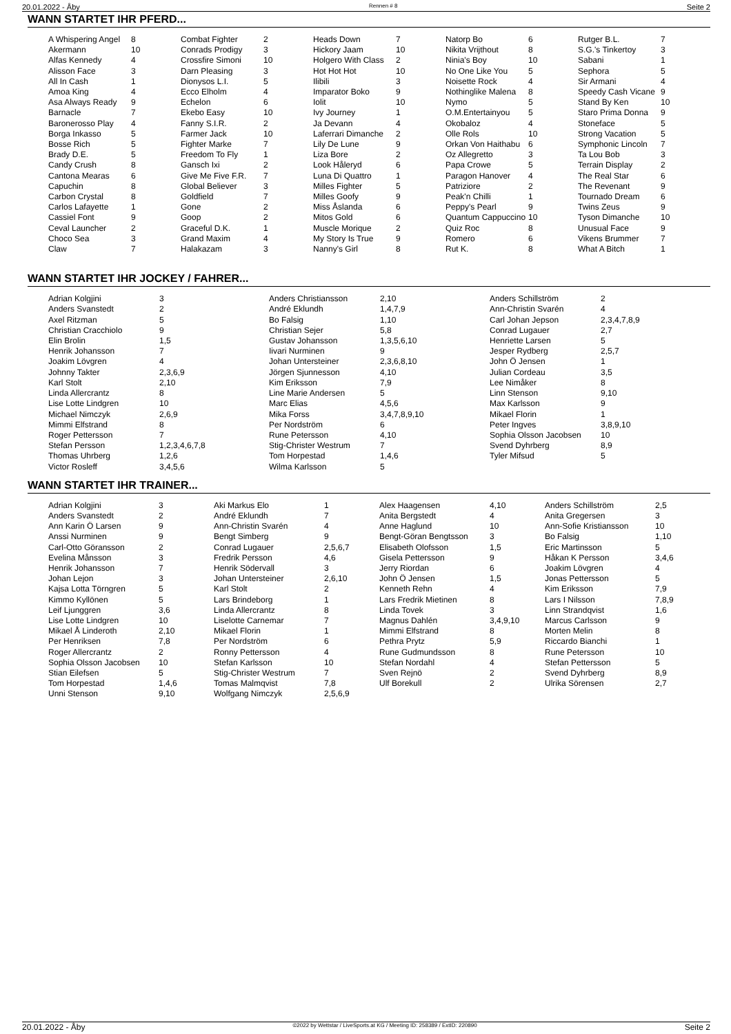20.01.2022 - Åby Rennen # 8 Seite 2
WANN STARTET IHR PFERD...
| A Whispering Angel | 8 | Combat Fighter | 2 | Heads Down | 7 | Natorp Bo | 6 | Rutger B.L. | 7 |
| Akermann | 10 | Conrads Prodigy | 3 | Hickory Jaam | 10 | Nikita Vrijthout | 8 | S.G.'s Tinkertoy | 3 |
| Alfas Kennedy | 4 | Crossfire Simoni | 10 | Holgero With Class | 2 | Ninia's Boy | 10 | Sabani | 1 |
| Alisson Face | 3 | Darn Pleasing | 3 | Hot Hot Hot | 10 | No One Like You | 5 | Sephora | 5 |
| All In Cash | 1 | Dionysos L.I. | 5 | Ilibili | 3 | Noisette Rock | 4 | Sir Armani | 4 |
| Amoa King | 4 | Ecco Elholm | 4 | Imparator Boko | 9 | Nothinglike Malena | 8 | Speedy Cash Vicane | 9 |
| Asa Always Ready | 9 | Echelon | 6 | Iolit | 10 | Nymo | 5 | Stand By Ken | 10 |
| Barnacle | 7 | Ekebo Easy | 10 | Ivy Journey | 1 | O.M.Entertainyou | 5 | Staro Prima Donna | 9 |
| Baronerosso Play | 4 | Fanny S.I.R. | 2 | Ja Devann | 4 | Okobaloz | 4 | Stoneface | 5 |
| Borga Inkasso | 5 | Farmer Jack | 10 | Laferrari Dimanche | 2 | Olle Rols | 10 | Strong Vacation | 5 |
| Bosse Rich | 5 | Fighter Marke | 7 | Lily De Lune | 9 | Orkan Von Haithabu | 6 | Symphonic Lincoln | 7 |
| Brady D.E. | 5 | Freedom To Fly | 1 | Liza Bore | 2 | Oz Allegretto | 3 | Ta Lou Bob | 3 |
| Candy Crush | 8 | Gansch Ixi | 2 | Look Håleryd | 6 | Papa Crowe | 5 | Terrain Display | 2 |
| Cantona Mearas | 6 | Give Me Five F.R. | 7 | Luna Di Quattro | 1 | Paragon Hanover | 4 | The Real Star | 6 |
| Capuchin | 8 | Global Believer | 3 | Milles Fighter | 5 | Patriziore | 2 | The Revenant | 9 |
| Carbon Crystal | 8 | Goldfield | 7 | Milles Goofy | 9 | Peak'n Chilli | 1 | Tournado Dream | 6 |
| Carlos Lafayette | 1 | Gone | 2 | Miss Åslanda | 6 | Peppy's Pearl | 9 | Twins Zeus | 9 |
| Cassiel Font | 9 | Goop | 2 | Mitos Gold | 6 | Quantum Cappuccino | 10 | Tyson Dimanche | 10 |
| Ceval Launcher | 2 | Graceful D.K. | 1 | Muscle Morique | 2 | Quiz Roc | 8 | Unusual Face | 9 |
| Choco Sea | 3 | Grand Maxim | 4 | My Story Is True | 9 | Romero | 6 | Vikens Brummer | 7 |
| Claw | 7 | Halakazam | 3 | Nanny's Girl | 8 | Rut K. | 8 | What A Bitch | 1 |
WANN STARTET IHR JOCKEY / FAHRER...
| Adrian Kolgjini | 3 | Anders Christiansson | 2,10 | Anders Schillström | 2 |
| Anders Svanstedt | 2 | André Eklundh | 1,4,7,9 | Ann-Christin Svarén | 4 |
| Axel Ritzman | 5 | Bo Falsig | 1,10 | Carl Johan Jepson | 2,3,4,7,8,9 |
| Christian Cracchiolo | 9 | Christian Sejer | 5,8 | Conrad Lugauer | 2,7 |
| Elin Brolin | 1,5 | Gustav Johansson | 1,3,5,6,10 | Henriette Larsen | 5 |
| Henrik Johansson | 7 | Iivari Nurminen | 9 | Jesper Rydberg | 2,5,7 |
| Joakim Lövgren | 4 | Johan Untersteiner | 2,3,6,8,10 | John Ö Jensen | 1 |
| Johnny Takter | 2,3,6,9 | Jörgen Sjunnesson | 4,10 | Julian Cordeau | 3,5 |
| Karl Stolt | 2,10 | Kim Eriksson | 7,9 | Lee Nimåker | 8 |
| Linda Allercrantz | 8 | Line Marie Andersen | 5 | Linn Stenson | 9,10 |
| Lise Lotte Lindgren | 10 | Marc Elias | 4,5,6 | Max Karlsson | 9 |
| Michael Nimczyk | 2,6,9 | Mika Forss | 3,4,7,8,9,10 | Mikael Florin | 1 |
| Mimmi Elfstrand | 8 | Per Nordström | 6 | Peter Ingves | 3,8,9,10 |
| Roger Pettersson | 7 | Rune Petersson | 4,10 | Sophia Olsson Jacobsen | 10 |
| Stefan Persson | 1,2,3,4,6,7,8 | Stig-Christer Westrum | 7 | Svend Dyhrberg | 8,9 |
| Thomas Uhrberg | 1,2,6 | Tom Horpestad | 1,4,6 | Tyler Mifsud | 5 |
| Victor Rosleff | 3,4,5,6 | Wilma Karlsson | 5 | | |
WANN STARTET IHR TRAINER...
| Adrian Kolgjini | 3 | Aki Markus Elo | 1 | Alex Haagensen | 4,10 | Anders Schillström | 2,5 |
| Anders Svanstedt | 2 | André Eklundh | 7 | Anita Bergstedt | 4 | Anita Gregersen | 3 |
| Ann Karin Ö Larsen | 9 | Ann-Christin Svarén | 4 | Anne Haglund | 10 | Ann-Sofie Kristiansson | 10 |
| Anssi Nurminen | 9 | Bengt Simberg | 9 | Bengt-Göran Bengtsson | 3 | Bo Falsig | 1,10 |
| Carl-Otto Göransson | 2 | Conrad Lugauer | 2,5,6,7 | Elisabeth Olofsson | 1,5 | Eric Martinsson | 5 |
| Evelina Månsson | 3 | Fredrik Persson | 4,6 | Gisela Pettersson | 9 | Håkan K Persson | 3,4,6 |
| Henrik Johansson | 7 | Henrik Södervall | 3 | Jerry Riordan | 6 | Joakim Lövgren | 4 |
| Johan Lejon | 3 | Johan Untersteiner | 2,6,10 | John Ö Jensen | 1,5 | Jonas Pettersson | 5 |
| Kajsa Lotta Törngren | 5 | Karl Stolt | 2 | Kenneth Rehn | 4 | Kim Eriksson | 7,9 |
| Kimmo Kyllönen | 5 | Lars Brindeborg | 1 | Lars Fredrik Mietinen | 8 | Lars I Nilsson | 7,8,9 |
| Leif Ljunggren | 3,6 | Linda Allercrantz | 8 | Linda Tovek | 3 | Linn Strandqvist | 1,6 |
| Lise Lotte Lindgren | 10 | Liselotte Carnemar | 7 | Magnus Dahlén | 3,4,9,10 | Marcus Carlsson | 9 |
| Mikael Å Linderoth | 2,10 | Mikael Florin | 1 | Mimmi Elfstrand | 8 | Morten Melin | 8 |
| Per Henriksen | 7,8 | Per Nordström | 6 | Pethra Prytz | 5,9 | Riccardo Bianchi | 1 |
| Roger Allercrantz | 2 | Ronny Pettersson | 4 | Rune Gudmundsson | 8 | Rune Petersson | 10 |
| Sophia Olsson Jacobsen | 10 | Stefan Karlsson | 10 | Stefan Nordahl | 4 | Stefan Pettersson | 5 |
| Stian Eilefsen | 5 | Stig-Christer Westrum | 7 | Sven Rejnö | 2 | Svend Dyhrberg | 8,9 |
| Tom Horpestad | 1,4,6 | Tomas Malmqvist | 7,8 | Ulf Borekull | 2 | Ulrika Sörensen | 2,7 |
| Unni Stenson | 9,10 | Wolfgang Nimczyk | 2,5,6,9 | | | | |
20.01.2022 - Åby ©2022 by Wettstar / LiveSports.at KG / Meeting ID: 258389 / ExtID: 220890 Seite 2